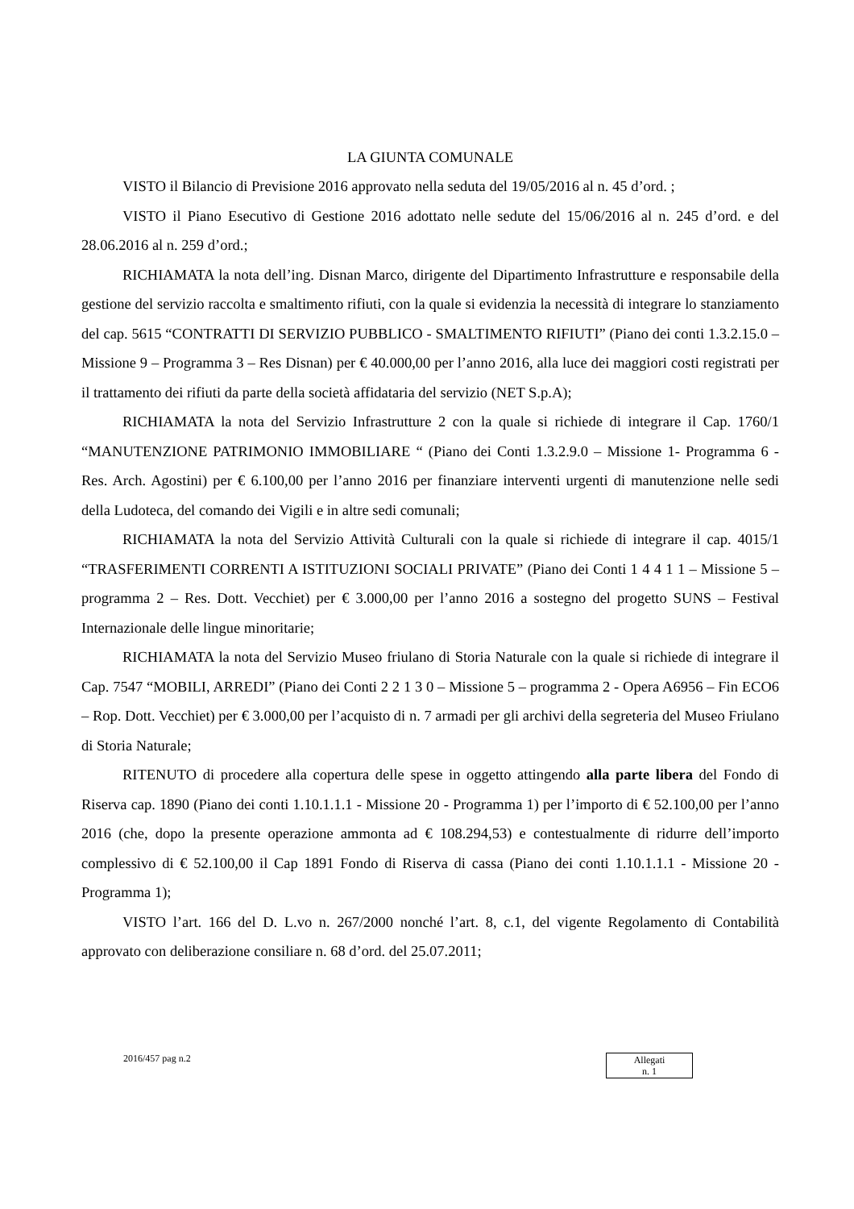LA GIUNTA COMUNALE
VISTO il Bilancio di Previsione 2016 approvato nella seduta del 19/05/2016 al n. 45 d’ord. ;
VISTO il Piano Esecutivo di Gestione 2016 adottato nelle sedute del 15/06/2016 al n. 245 d’ord. e del 28.06.2016 al n. 259 d’ord.;
RICHIAMATA la nota dell’ing. Disnan Marco, dirigente del Dipartimento Infrastrutture e responsabile della gestione del servizio raccolta e smaltimento rifiuti, con la quale si evidenzia la necessità di integrare lo stanziamento del cap. 5615 “CONTRATTI DI SERVIZIO PUBBLICO - SMALTIMENTO RIFIUTI” (Piano dei conti 1.3.2.15.0 – Missione 9 – Programma 3 – Res Disnan) per € 40.000,00 per l’anno 2016, alla luce dei maggiori costi registrati per il trattamento dei rifiuti da parte della società affidataria del servizio (NET S.p.A);
RICHIAMATA la nota del Servizio Infrastrutture 2 con la quale si richiede di integrare il Cap. 1760/1 “MANUTENZIONE PATRIMONIO IMMOBILIARE “ (Piano dei Conti 1.3.2.9.0 – Missione 1- Programma 6 - Res. Arch. Agostini) per € 6.100,00 per l’anno 2016 per finanziare interventi urgenti di manutenzione nelle sedi della Ludoteca, del comando dei Vigili e in altre sedi comunali;
RICHIAMATA la nota del Servizio Attività Culturali con la quale si richiede di integrare il cap. 4015/1 “TRASFERIMENTI CORRENTI A ISTITUZIONI SOCIALI PRIVATE” (Piano dei Conti 1 4 4 1 1 – Missione 5 – programma 2 – Res. Dott. Vecchiet) per € 3.000,00 per l’anno 2016 a sostegno del progetto SUNS – Festival Internazionale delle lingue minoritarie;
RICHIAMATA la nota del Servizio Museo friulano di Storia Naturale con la quale si richiede di integrare il Cap. 7547 “MOBILI, ARREDI” (Piano dei Conti 2 2 1 3 0 – Missione 5 – programma 2 - Opera A6956 – Fin ECO6 – Rop. Dott. Vecchiet) per € 3.000,00 per l’acquisto di n. 7 armadi per gli archivi della segreteria del Museo Friulano di Storia Naturale;
RITENUTO di procedere alla copertura delle spese in oggetto attingendo alla parte libera del Fondo di Riserva cap. 1890 (Piano dei conti 1.10.1.1.1 - Missione 20 - Programma 1) per l’importo di € 52.100,00 per l’anno 2016 (che, dopo la presente operazione ammonta ad € 108.294,53) e contestualmente di ridurre dell’importo complessivo di € 52.100,00 il Cap 1891 Fondo di Riserva di cassa (Piano dei conti 1.10.1.1.1 - Missione 20 - Programma 1);
VISTO l’art. 166 del D. L.vo n. 267/2000 nonché l’art. 8, c.1, del vigente Regolamento di Contabilità approvato con deliberazione consiliare n. 68 d’ord. del 25.07.2011;
2016/457 pag n.2
Allegati
n. 1